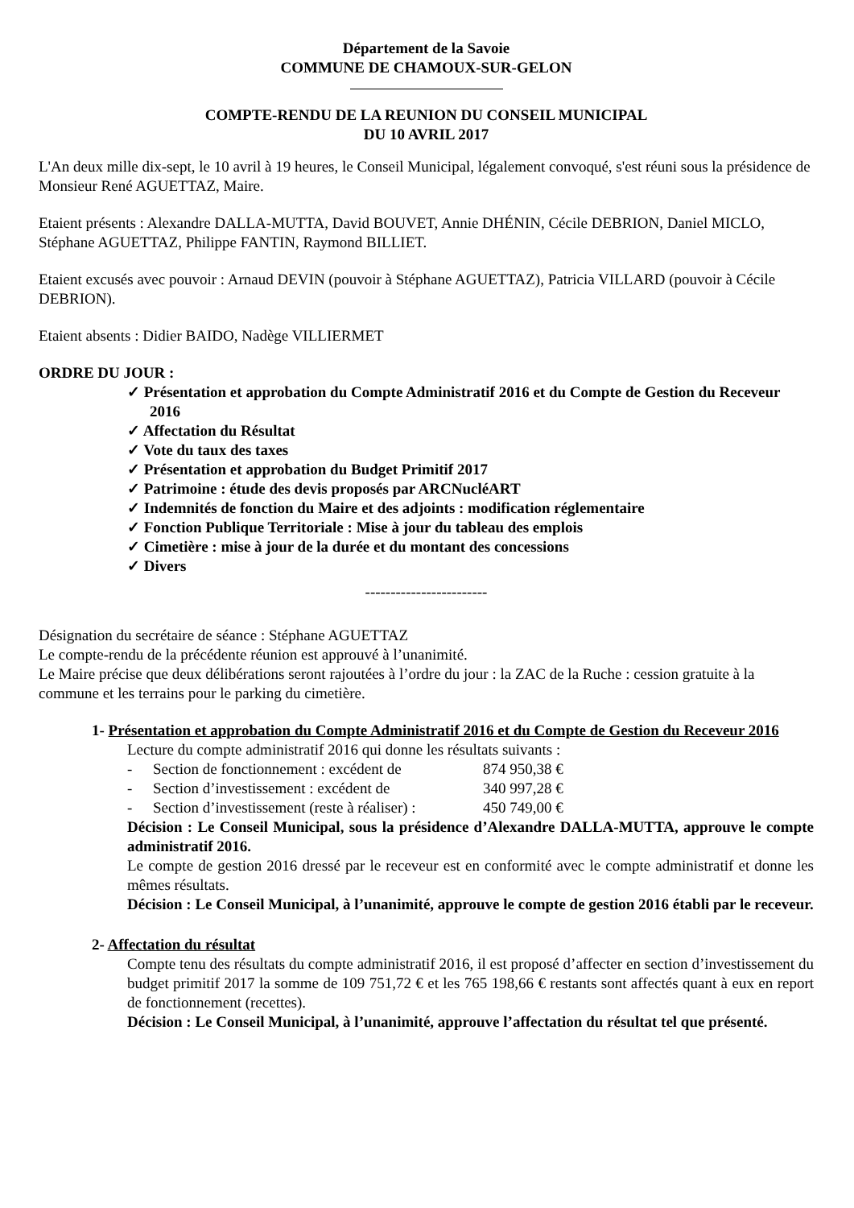Département de la Savoie
COMMUNE DE CHAMOUX-SUR-GELON
COMPTE-RENDU DE LA REUNION DU CONSEIL MUNICIPAL
DU 10 AVRIL 2017
L'An deux mille dix-sept, le 10 avril à 19 heures, le Conseil Municipal, légalement convoqué, s'est réuni sous la présidence de Monsieur René AGUETTAZ, Maire.
Etaient présents : Alexandre DALLA-MUTTA, David BOUVET, Annie DHÉNIN, Cécile DEBRION, Daniel MICLO, Stéphane AGUETTAZ, Philippe FANTIN, Raymond BILLIET.
Etaient excusés avec pouvoir : Arnaud DEVIN (pouvoir à Stéphane AGUETTAZ), Patricia VILLARD (pouvoir à Cécile DEBRION).
Etaient absents : Didier BAIDO, Nadège VILLIERMET
ORDRE DU JOUR :
✓ Présentation et approbation du Compte Administratif 2016 et du Compte de Gestion du Receveur 2016
✓ Affectation du Résultat
✓ Vote du taux des taxes
✓ Présentation et approbation du Budget Primitif 2017
✓ Patrimoine : étude des devis proposés par ARCNucléART
✓ Indemnités de fonction du Maire et des adjoints : modification réglementaire
✓ Fonction Publique Territoriale : Mise à jour du tableau des emplois
✓ Cimetière : mise à jour de la durée et du montant des concessions
✓ Divers
------------------------
Désignation du secrétaire de séance : Stéphane AGUETTAZ
Le compte-rendu de la précédente réunion est approuvé à l’unanimité.
Le Maire précise que deux délibérations seront rajoutées à l’ordre du jour : la ZAC de la Ruche : cession gratuite à la commune et les terrains pour le parking du cimetière.
1- Présentation et approbation du Compte Administratif 2016 et du Compte de Gestion du Receveur 2016
Lecture du compte administratif 2016 qui donne les résultats suivants :
- Section de fonctionnement : excédent de 874 950,38 €
- Section d’investissement : excédent de 340 997,28 €
- Section d’investissement (reste à réaliser) : 450 749,00 €
Décision : Le Conseil Municipal, sous la présidence d’Alexandre DALLA-MUTTA, approuve le compte administratif 2016.
Le compte de gestion 2016 dressé par le receveur est en conformité avec le compte administratif et donne les mêmes résultats.
Décision : Le Conseil Municipal, à l’unanimité, approuve le compte de gestion 2016 établi par le receveur.
2- Affectation du résultat
Compte tenu des résultats du compte administratif 2016, il est proposé d’affecter en section d’investissement du budget primitif 2017 la somme de 109 751,72 € et les 765 198,66 € restants sont affectés quant à eux en report de fonctionnement (recettes).
Décision : Le Conseil Municipal, à l’unanimité, approuve l’affectation du résultat tel que présenté.